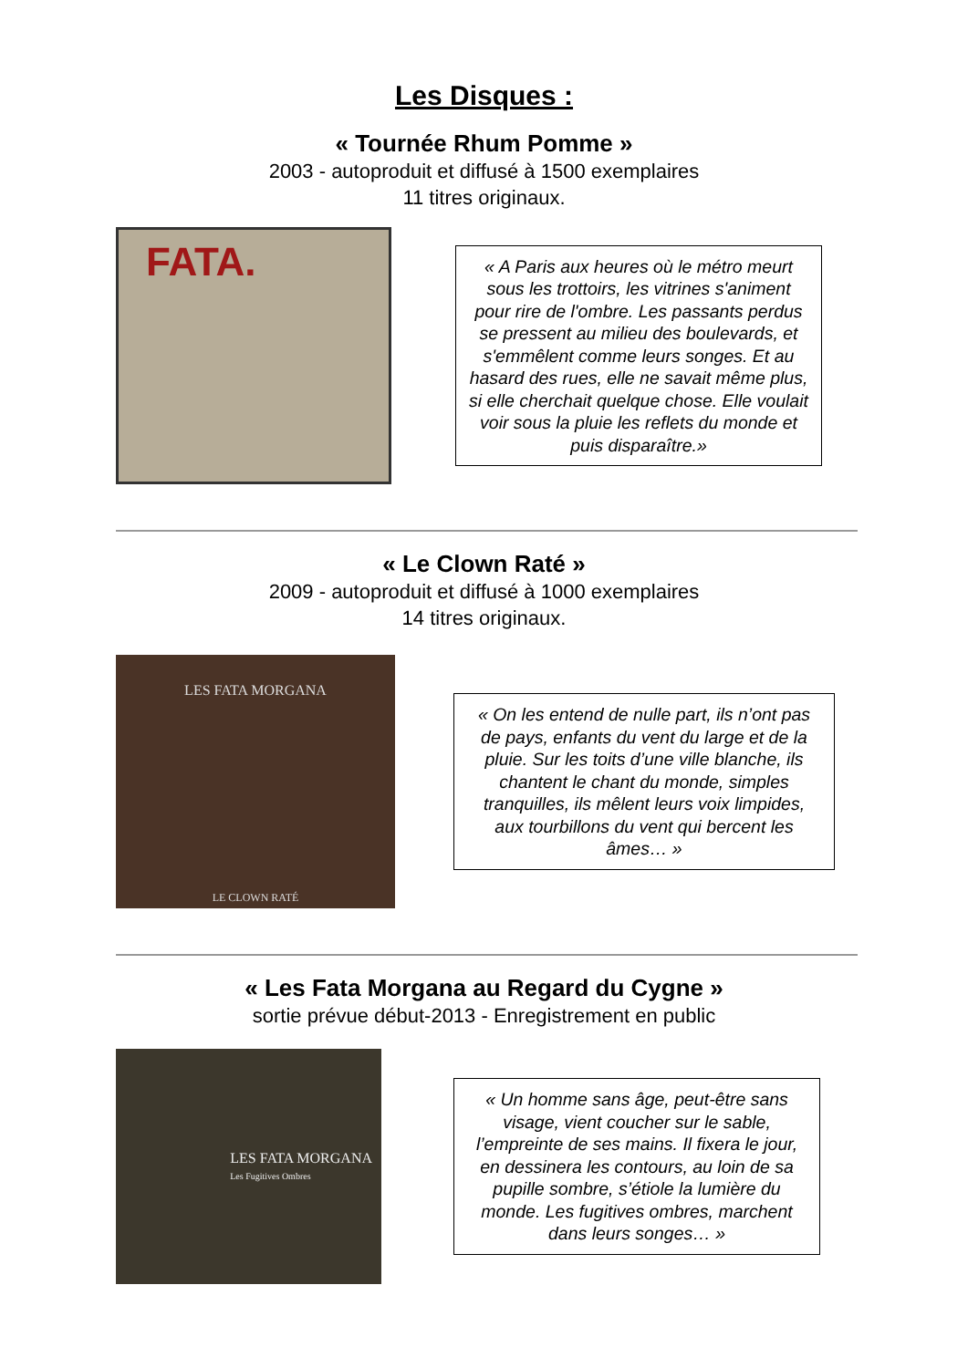Les Disques :
« Tournée Rhum Pomme »
2003 - autoproduit et diffusé à 1500 exemplaires
11 titres originaux.
FATA.
« A Paris aux heures où le métro meurt sous les trottoirs, les vitrines s'animent pour rire de l'ombre. Les passants perdus se pressent au milieu des boulevards, et s'emmêlent comme leurs songes. Et au hasard des rues, elle ne savait même plus, si elle cherchait quelque chose. Elle voulait voir sous la pluie les reflets du monde et puis disparaître.»
« Le Clown Raté »
2009 - autoproduit et diffusé à 1000 exemplaires
14 titres originaux.
LES FATA MORGANA
LE CLOWN RATÉ
« On les entend de nulle part, ils n’ont pas de pays, enfants du vent du large et de la pluie. Sur les toits d’une ville blanche, ils chantent le chant du monde, simples tranquilles, ils mêlent leurs voix limpides, aux tourbillons du vent qui bercent les âmes… »
« Les Fata Morgana au Regard du Cygne »
sortie prévue début-2013 - Enregistrement en public
LES FATA MORGANA
Les Fugitives Ombres
« Un homme sans âge, peut-être sans visage, vient coucher sur le sable, l’empreinte de ses mains. Il fixera le jour, en dessinera les contours, au loin de sa pupille sombre, s’étiole la lumière du monde. Les fugitives ombres, marchent dans leurs songes… »